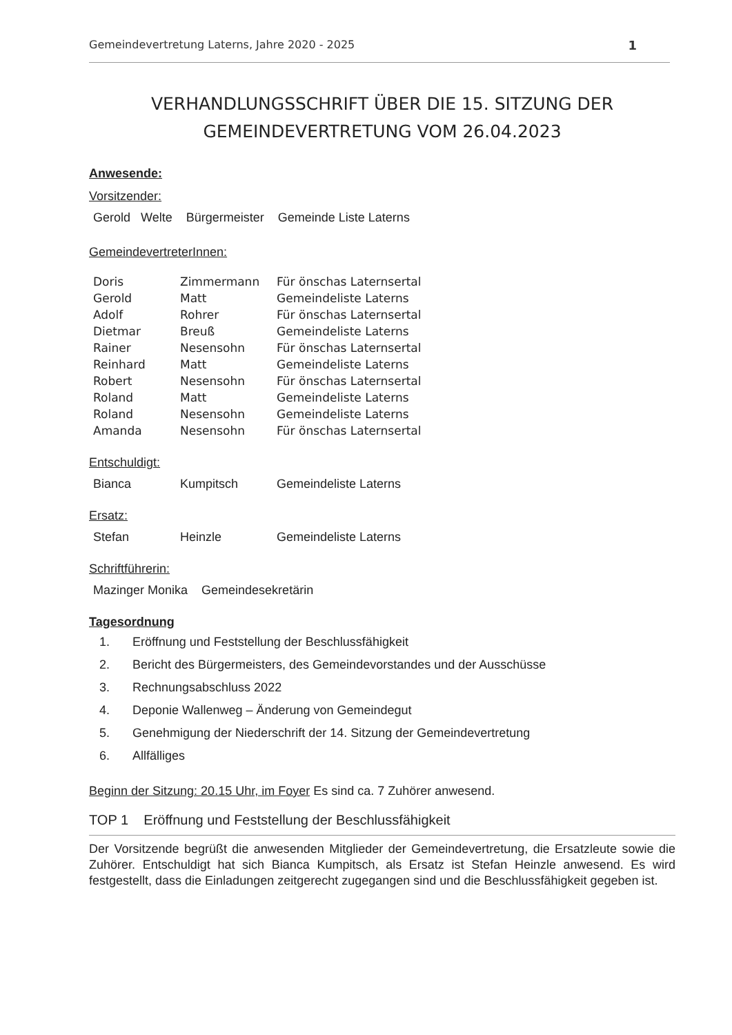Gemeindevertretung Laterns, Jahre 2020 - 2025 1
VERHANDLUNGSSCHRIFT ÜBER DIE 15. SITZUNG DER
GEMEINDEVERTRETUNG VOM 26.04.2023
Anwesende:
Vorsitzender:
| Gerold Welte | Bürgermeister | Gemeinde Liste Laterns |
GemeindevertreterInnen:
| Doris | Zimmermann | Für önschas Laternsertal |
| Gerold | Matt | Gemeindeliste Laterns |
| Adolf | Rohrer | Für önschas Laternsertal |
| Dietmar | Breuß | Gemeindeliste Laterns |
| Rainer | Nesensohn | Für önschas Laternsertal |
| Reinhard | Matt | Gemeindeliste Laterns |
| Robert | Nesensohn | Für önschas Laternsertal |
| Roland | Matt | Gemeindeliste Laterns |
| Roland | Nesensohn | Gemeindeliste Laterns |
| Amanda | Nesensohn | Für önschas Laternsertal |
Entschuldigt:
| Bianca | Kumpitsch | Gemeindeliste Laterns |
Ersatz:
| Stefan | Heinzle | Gemeindeliste Laterns |
Schriftführerin:
| Mazinger Monika | Gemeindesekretärin |
Tagesordnung
1. Eröffnung und Feststellung der Beschlussfähigkeit
2. Bericht des Bürgermeisters, des Gemeindevorstandes und der Ausschüsse
3. Rechnungsabschluss 2022
4. Deponie Wallenweg – Änderung von Gemeindegut
5. Genehmigung der Niederschrift der 14. Sitzung der Gemeindevertretung
6. Allfälliges
Beginn der Sitzung: 20.15 Uhr, im Foyer Es sind ca. 7 Zuhörer anwesend.
TOP 1 Eröffnung und Feststellung der Beschlussfähigkeit
Der Vorsitzende begrüßt die anwesenden Mitglieder der Gemeindevertretung, die Ersatzleute sowie die Zuhörer. Entschuldigt hat sich Bianca Kumpitsch, als Ersatz ist Stefan Heinzle anwesend. Es wird festgestellt, dass die Einladungen zeitgerecht zugegangen sind und die Beschlussfähigkeit gegeben ist.